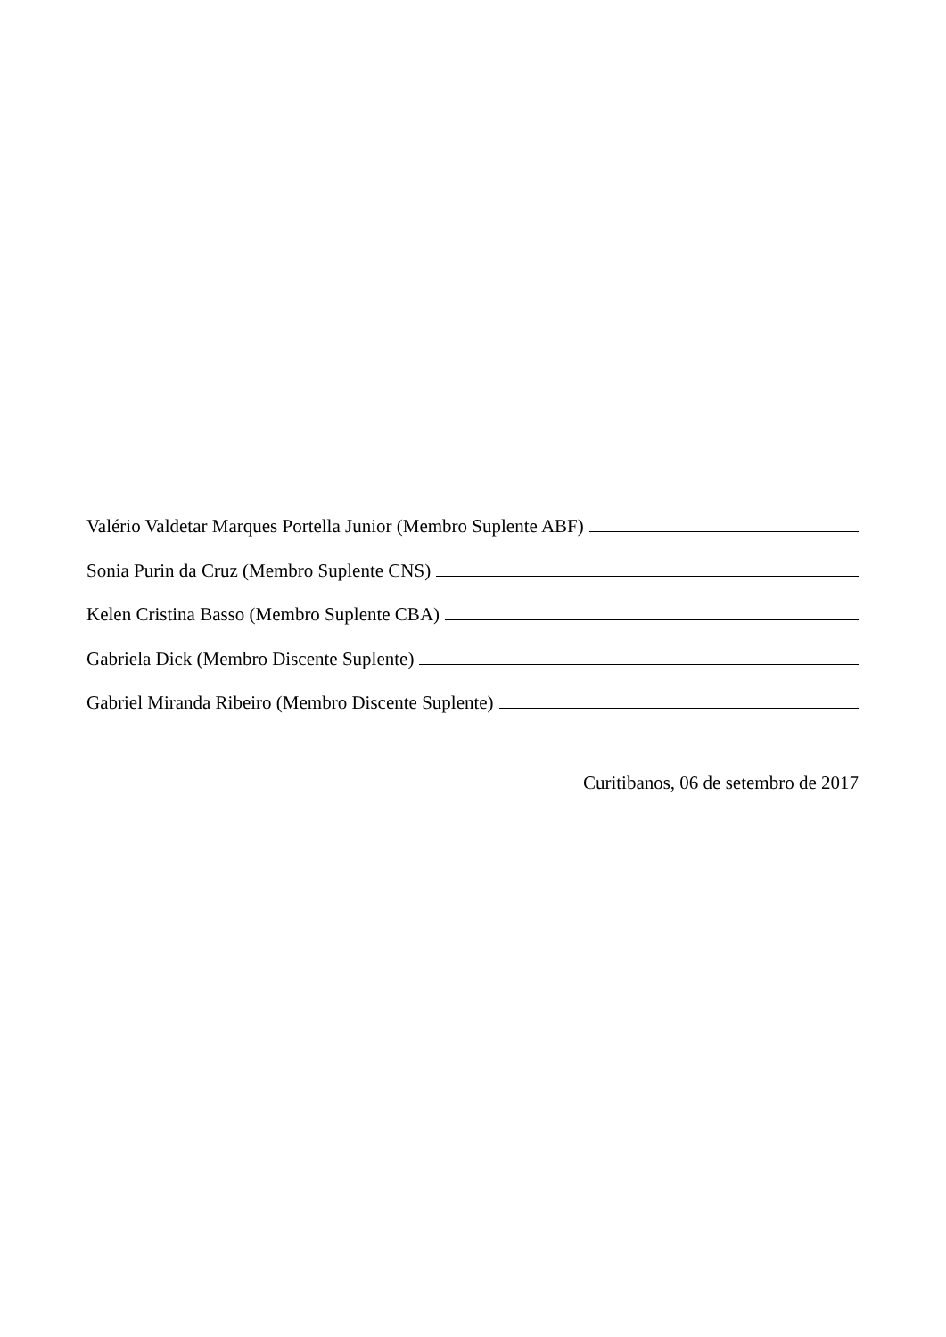Valério Valdetar Marques Portella Junior (Membro Suplente ABF)
Sonia Purin da Cruz (Membro Suplente CNS)
Kelen Cristina Basso (Membro Suplente CBA)
Gabriela Dick (Membro Discente Suplente)
Gabriel Miranda Ribeiro (Membro Discente Suplente)
Curitibanos, 06 de setembro de 2017